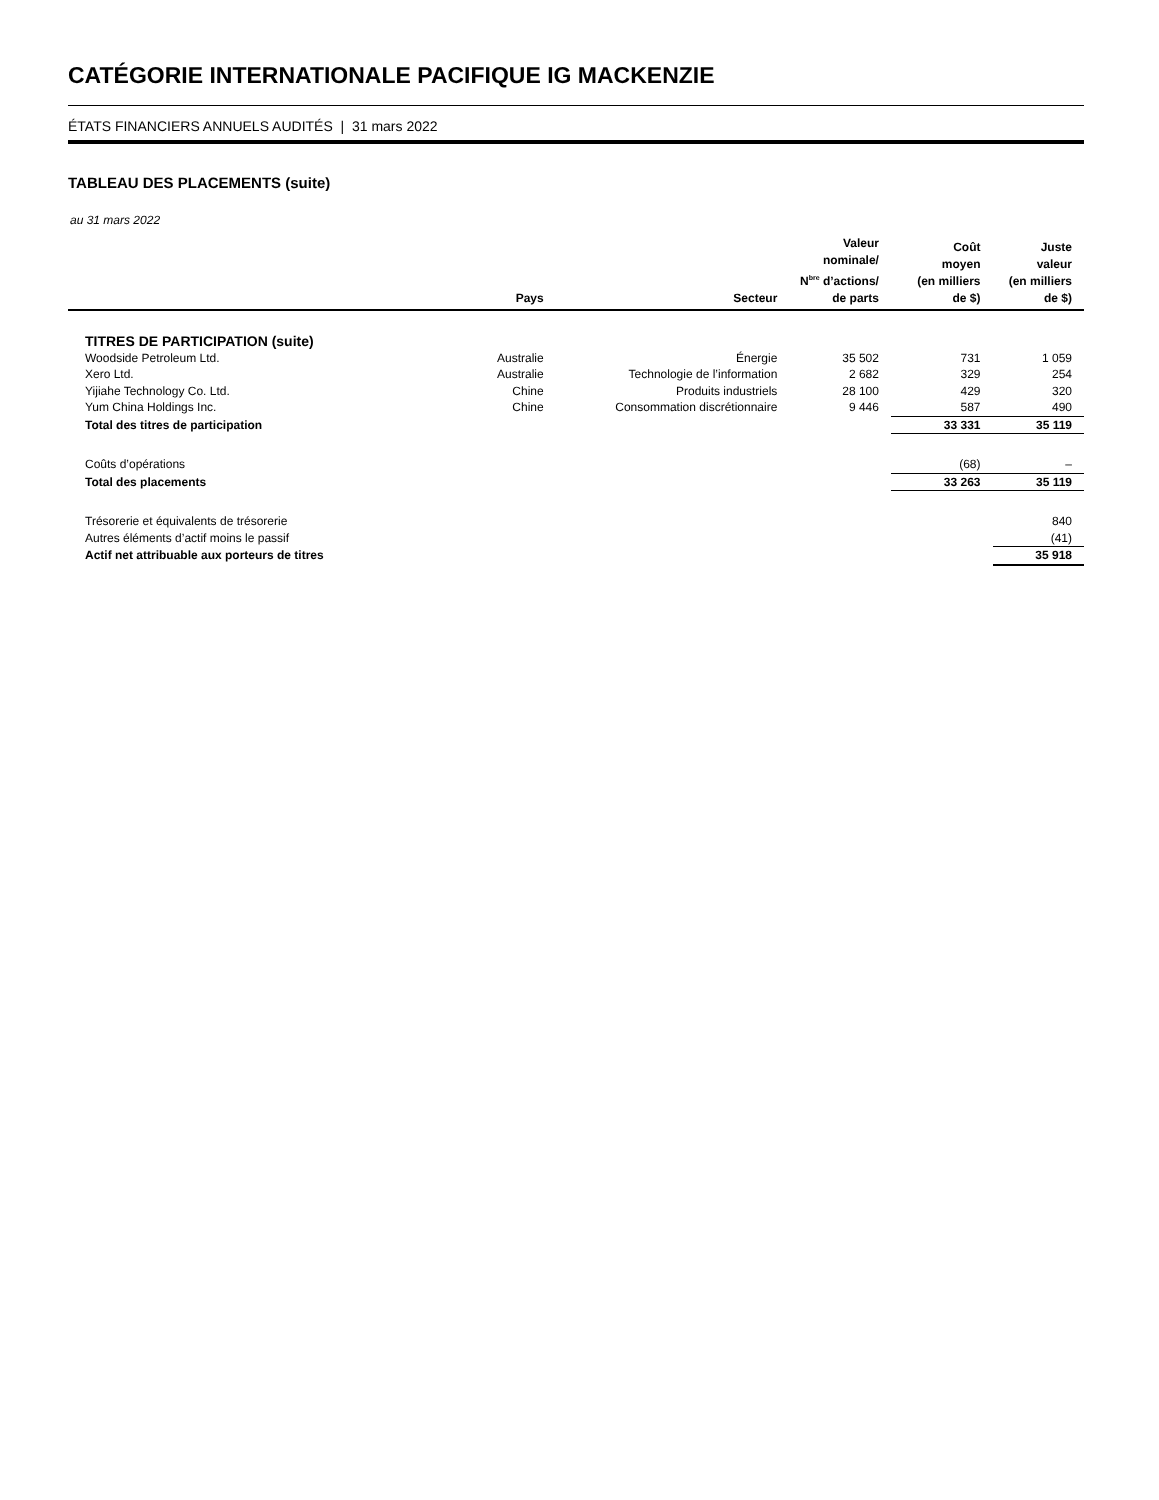CATÉGORIE INTERNATIONALE PACIFIQUE IG MACKENZIE
ÉTATS FINANCIERS ANNUELS AUDITÉS | 31 mars 2022
TABLEAU DES PLACEMENTS (suite)
au 31 mars 2022
| | Pays | Secteur | Valeur nominale/ N<sup>bre</sup> d’actions/ de parts | Coût moyen (en milliers de $) | Juste valeur (en milliers de $) |
| --- | --- | --- | --- | --- | --- |
| TITRES DE PARTICIPATION (suite) | | | | | |
| Woodside Petroleum Ltd. | Australie | Énergie | 35 502 | 731 | 1 059 |
| Xero Ltd. | Australie | Technologie de l’information | 2 682 | 329 | 254 |
| Yijiahe Technology Co. Ltd. | Chine | Produits industriels | 28 100 | 429 | 320 |
| Yum China Holdings Inc. | Chine | Consommation discrétionnaire | 9 446 | 587 | 490 |
| Total des titres de participation | | | | 33 331 | 35 119 |
| Coûts d’opérations | | | | (68) | – |
| Total des placements | | | | 33 263 | 35 119 |
| Trésorerie et équivalents de trésorerie | | | | | 840 |
| Autres éléments d’actif moins le passif | | | | | (41) |
| Actif net attribuable aux porteurs de titres | | | | | 35 918 |